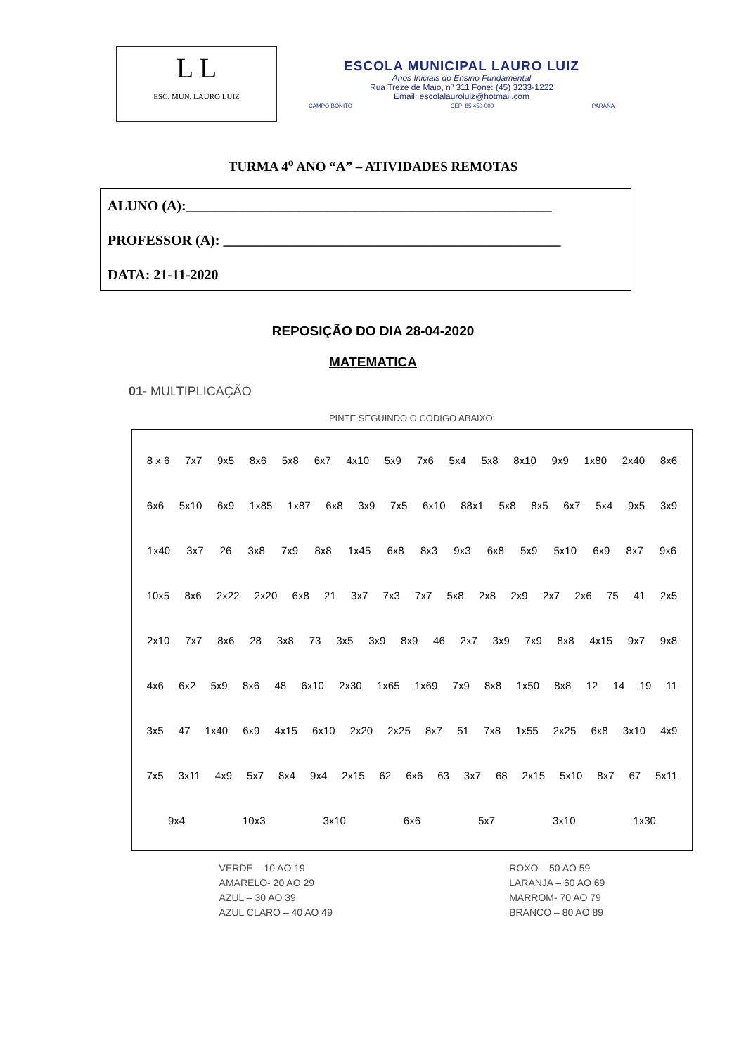L L
ESC. MUN. LAURO LUIZ
ESCOLA MUNICIPAL LAURO LUIZ
Anos Iniciais do Ensino Fundamental
Rua Treze de Maio, nº 311 Fone: (45) 3233-1222
Email: escolalauroluiz@hotmail.com
CAMPO BONITO CEP: 85.450-000 PARANÁ
TURMA 4<sup>o</sup> ANO “A” – ATIVIDADES REMOTAS
ALUNO (A):____________________________________________________
PROFESSOR (A): ________________________________________________
DATA: 21-11-2020
REPOSIÇÃO DO DIA 28-04-2020
MATEMATICA
01- MULTIPLICAÇÃO
PINTE SEGUINDO O CÓDIGO ABAIXO:
8 x 6 7x7 9x5 8x6 5x8 6x7 4x10 5x9 7x6 5x4 5x8 8x10 9x9 1x80 2x40 8x6 6x6 5x10 6x9 1x85 1x87 6x8 3x9 7x5 6x10 88x1 5x8 8x5 6x7 5x4 9x5 3x9 1x40 3x7 26 3x8 7x9 8x8 1x45 6x8 8x3 9x3 6x8 5x9 5x10 6x9 8x7 9x6 10x5 8x6 2x22 2x20 6x8 21 3x7 7x3 7x7 5x8 2x8 2x9 2x7 2x6 75 41 2x5 2x10 7x7 8x6 28 3x8 73 3x5 3x9 8x9 46 2x7 3x9 7x9 8x8 4x15 9x7 9x8 4x6 6x2 5x9 8x6 48 6x10 2x30 1x65 1x69 7x9 8x8 1x50 8x8 12 14 19 11 3x5 47 1x40 6x9 4x15 6x10 2x20 2x25 8x7 51 7x8 1x55 2x25 6x8 3x10 4x9 7x5 3x11 4x9 5x7 8x4 9x4 2x15 62 6x6 63 3x7 68 2x15 5x10 8x7 67 5x11 9x4 10x3 3x10 6x6 5x7 3x10 1x30
VERDE – 10 AO 19
AMARELO- 20 AO 29
AZUL – 30 AO 39
AZUL CLARO – 40 AO 49
ROXO – 50 AO 59
LARANJA – 60 AO 69
MARROM- 70 AO 79
BRANCO – 80 AO 89